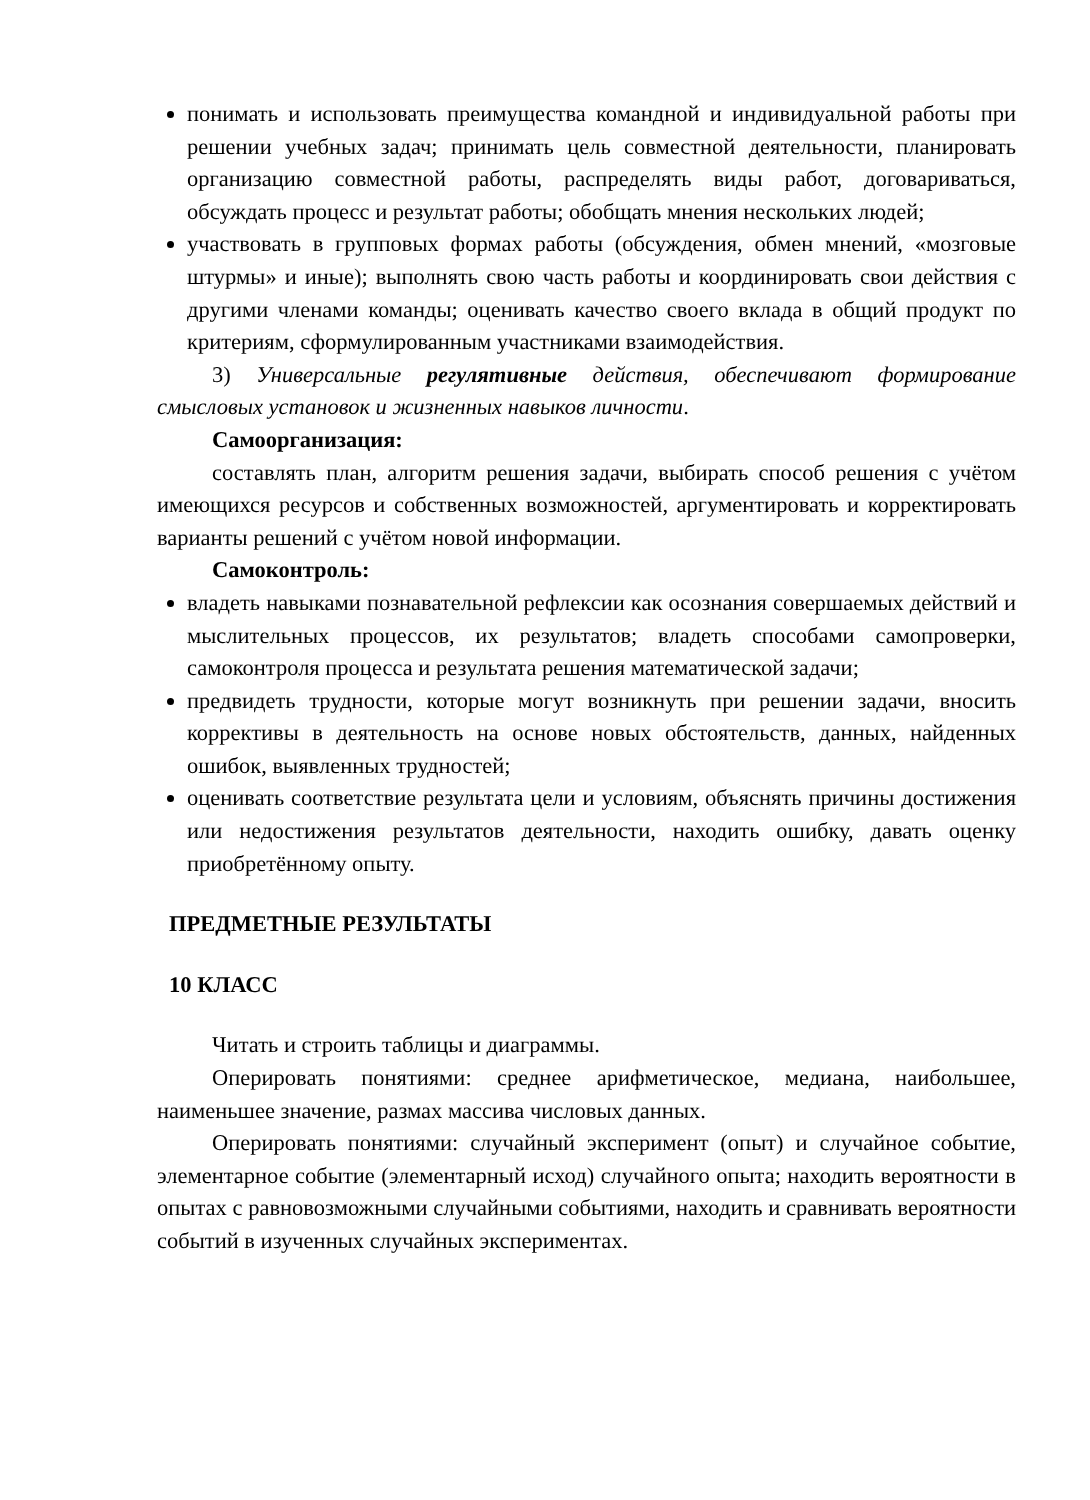понимать и использовать преимущества командной и индивидуальной работы при решении учебных задач; принимать цель совместной деятельности, планировать организацию совместной работы, распределять виды работ, договариваться, обсуждать процесс и результат работы; обобщать мнения нескольких людей;
участвовать в групповых формах работы (обсуждения, обмен мнений, «мозговые штурмы» и иные); выполнять свою часть работы и координировать свои действия с другими членами команды; оценивать качество своего вклада в общий продукт по критериям, сформулированным участниками взаимодействия.
3) Универсальные регулятивные действия, обеспечивают формирование смысловых установок и жизненных навыков личности.
Самоорганизация:
составлять план, алгоритм решения задачи, выбирать способ решения с учётом имеющихся ресурсов и собственных возможностей, аргументировать и корректировать варианты решений с учётом новой информации.
Самоконтроль:
владеть навыками познавательной рефлексии как осознания совершаемых действий и мыслительных процессов, их результатов; владеть способами самопроверки, самоконтроля процесса и результата решения математической задачи;
предвидеть трудности, которые могут возникнуть при решении задачи, вносить коррективы в деятельность на основе новых обстоятельств, данных, найденных ошибок, выявленных трудностей;
оценивать соответствие результата цели и условиям, объяснять причины достижения или недостижения результатов деятельности, находить ошибку, давать оценку приобретённому опыту.
ПРЕДМЕТНЫЕ РЕЗУЛЬТАТЫ
10 КЛАСС
Читать и строить таблицы и диаграммы.
Оперировать понятиями: среднее арифметическое, медиана, наибольшее, наименьшее значение, размах массива числовых данных.
Оперировать понятиями: случайный эксперимент (опыт) и случайное событие, элементарное событие (элементарный исход) случайного опыта; находить вероятности в опытах с равновозможными случайными событиями, находить и сравнивать вероятности событий в изученных случайных экспериментах.